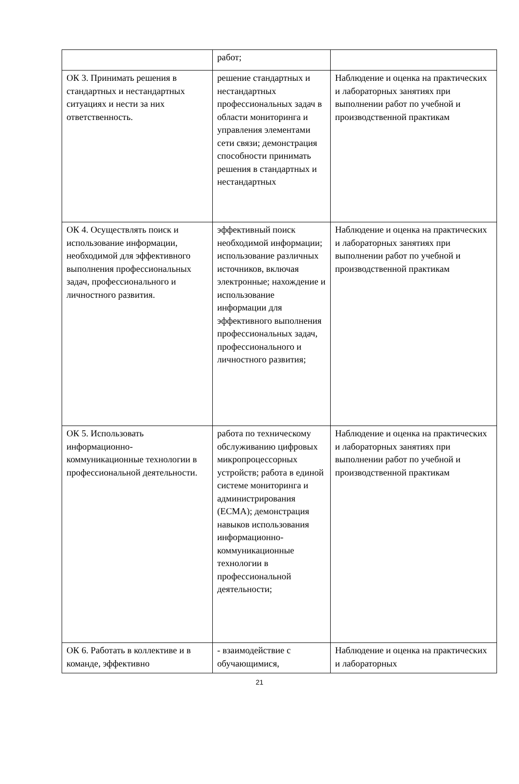| | работ; | |
| ОК 3. Принимать решения в стандартных и нестандартных ситуациях и нести за них ответственность. | решение стандартных и нестандартных профессиональных задач в области мониторинга и управления элементами сети связи; демонстрация способности принимать решения в стандартных и нестандартных | Наблюдение и оценка на практических и лабораторных занятиях при выполнении работ по учебной и производственной практикам |
| ОК 4. Осуществлять поиск и использование информации, необходимой для эффективного выполнения профессиональных задач, профессионального и личностного развития. | эффективный поиск необходимой информации; использование различных источников, включая электронные; нахождение и использование информации для эффективного выполнения профессиональных задач, профессионального и личностного развития; | Наблюдение и оценка на практических и лабораторных занятиях при выполнении работ по учебной и производственной практикам |
| ОК 5. Использовать информационно-коммуникационные технологии в профессиональной деятельности. | работа по техническому обслуживанию цифровых микропроцессорных устройств; работа в единой системе мониторинга и администрирования (ЕСМА); демонстрация навыков использования информационно-коммуникационные технологии в профессиональной деятельности; | Наблюдение и оценка на практических и лабораторных занятиях при выполнении работ по учебной и производственной практикам |
| ОК 6. Работать в коллективе и в команде, эффективно | - взаимодействие с обучающимися, | Наблюдение и оценка на практических и лабораторных |
21